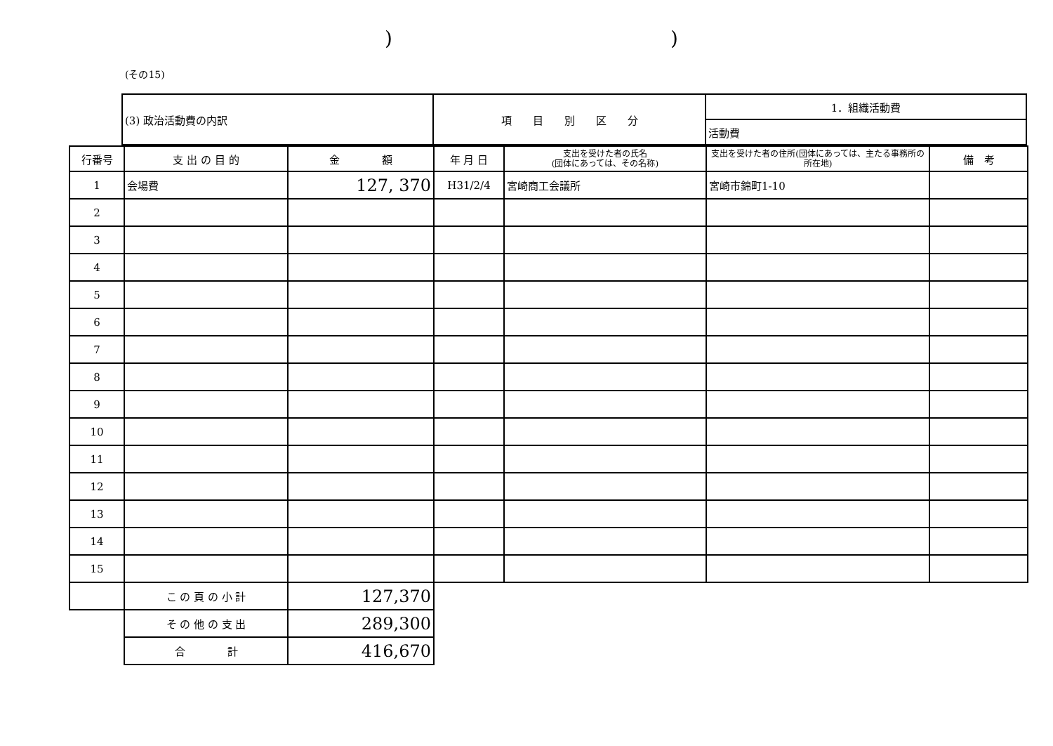))
(その15)
| (3) 政治活動費の内訳 | 項 目 別 区 分 | 1．組織活動費 |
| | | 活動費 |
| 行番号 | 支 出 の 目 的 | 金 額 | 年 月 日 | 支出を受けた者の氏名 (団体にあっては、その名称) | 支出を受けた者の住所(団体にあっては、主たる事務所の所在地) | 備 考 |
| --- | --- | --- | --- | --- | --- | --- |
| 1 | 会場費 | 127, 370 | H31/2/4 | 宮崎商工会議所 | 宮崎市錦町1-10 | |
| 2 | | | | | | |
| 3 | | | | | | |
| 4 | | | | | | |
| 5 | | | | | | |
| 6 | | | | | | |
| 7 | | | | | | |
| 8 | | | | | | |
| 9 | | | | | | |
| 10 | | | | | | |
| 11 | | | | | | |
| 12 | | | | | | |
| 13 | | | | | | |
| 14 | | | | | | |
| 15 | | | | | | |
| | こ の 頁 の 小 計 | 127,370 | | | | |
| | そ の 他 の 支 出 | 289,300 | | | | |
| | 合 計 | 416,670 | | | | |